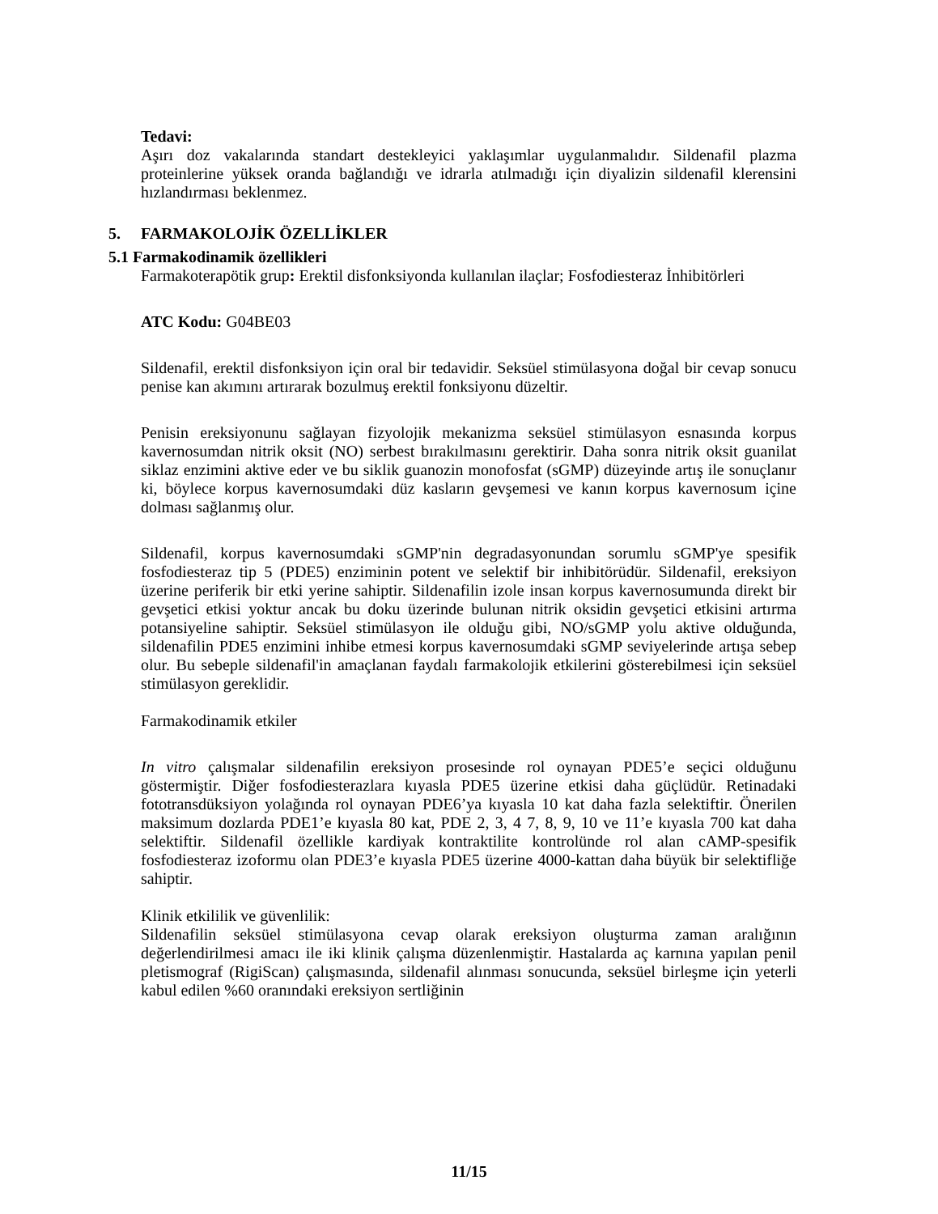Tedavi:
Aşırı doz vakalarında standart destekleyici yaklaşımlar uygulanmalıdır. Sildenafil plazma proteinlerine yüksek oranda bağlandığı ve idrarla atılmadığı için diyalizin sildenafil klerensini hızlandırması beklenmez.
5. FARMAKOLOJİK ÖZELLİKLER
5.1 Farmakodinamik özellikleri
Farmakoterapötik grup: Erektil disfonksiyonda kullanılan ilaçlar; Fosfodiesteraz İnhibitörleri
ATC Kodu: G04BE03
Sildenafil, erektil disfonksiyon için oral bir tedavidir. Seksüel stimülasyona doğal bir cevap sonucu penise kan akımını artırarak bozulmuş erektil fonksiyonu düzeltir.
Penisin ereksiyonunu sağlayan fizyolojik mekanizma seksüel stimülasyon esnasında korpus kavernosumdan nitrik oksit (NO) serbest bırakılmasını gerektirir. Daha sonra nitrik oksit guanilat siklaz enzimini aktive eder ve bu siklik guanozin monofosfat (sGMP) düzeyinde artış ile sonuçlanır ki, böylece korpus kavernosumdaki düz kasların gevşemesi ve kanın korpus kavernosum içine dolması sağlanmış olur.
Sildenafil, korpus kavernosumdaki sGMP'nin degradasyonundan sorumlu sGMP'ye spesifik fosfodiesteraz tip 5 (PDE5) enziminin potent ve selektif bir inhibitörüdür. Sildenafil, ereksiyon üzerine periferik bir etki yerine sahiptir. Sildenafilin izole insan korpus kavernosumunda direkt bir gevşetici etkisi yoktur ancak bu doku üzerinde bulunan nitrik oksidin gevşetici etkisini artırma potansiyeline sahiptir. Seksüel stimülasyon ile olduğu gibi, NO/sGMP yolu aktive olduğunda, sildenafilin PDE5 enzimini inhibe etmesi korpus kavernosumdaki sGMP seviyelerinde artışa sebep olur. Bu sebeple sildenafil'in amaçlanan faydalı farmakolojik etkilerini gösterebilmesi için seksüel stimülasyon gereklidir.
Farmakodinamik etkiler
In vitro çalışmalar sildenafilin ereksiyon prosesinde rol oynayan PDE5’e seçici olduğunu göstermiştir. Diğer fosfodiesterazlara kıyasla PDE5 üzerine etkisi daha güçlüdür. Retinadaki fototransdüksiyon yolağında rol oynayan PDE6’ya kıyasla 10 kat daha fazla selektiftir. Önerilen maksimum dozlarda PDE1’e kıyasla 80 kat, PDE 2, 3, 4 7, 8, 9, 10 ve 11’e kıyasla 700 kat daha selektiftir. Sildenafil özellikle kardiyak kontraktilite kontrolünde rol alan cAMP-spesifik fosfodiesteraz izoformu olan PDE3’e kıyasla PDE5 üzerine 4000-kattan daha büyük bir selektifliğe sahiptir.
Klinik etkililik ve güvenlilik:
Sildenafilin seksüel stimülasyona cevap olarak ereksiyon oluşturma zaman aralığının değerlendirilmesi amacı ile iki klinik çalışma düzenlenmiştir. Hastalarda aç karnına yapılan penil pletismograf (RigiScan) çalışmasında, sildenafil alınması sonucunda, seksüel birleşme için yeterli kabul edilen %60 oranındaki ereksiyon sertliğinin
11/15